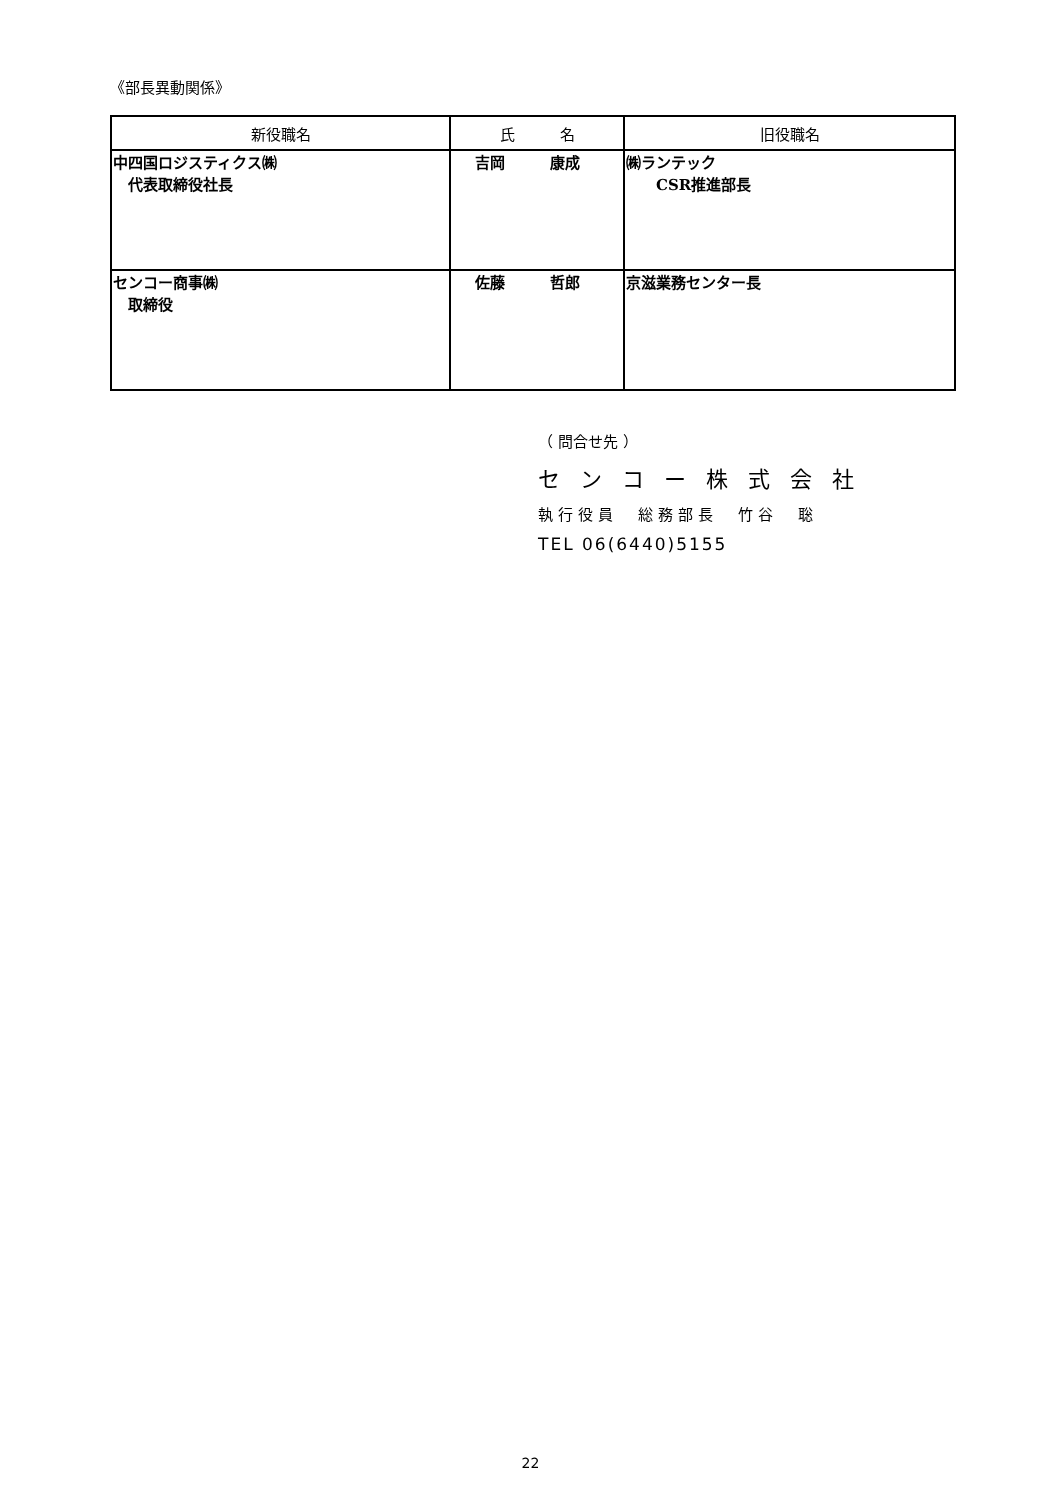《部長異動関係》
| 新役職名 | 氏 名 | 旧役職名 |
| --- | --- | --- |
| 中四国ロジスティクス㈱ 代表取締役社長 | 吉岡 康成 | ㈱ランテック CSR推進部長 |
| センコー商事㈱ 取締役 | 佐藤 哲郎 | 京滋業務センター長 |
（ 問合せ先 ）
センコー株式会社
執行役員　総務部長　竹谷　聡
TEL 06(6440)5155
22